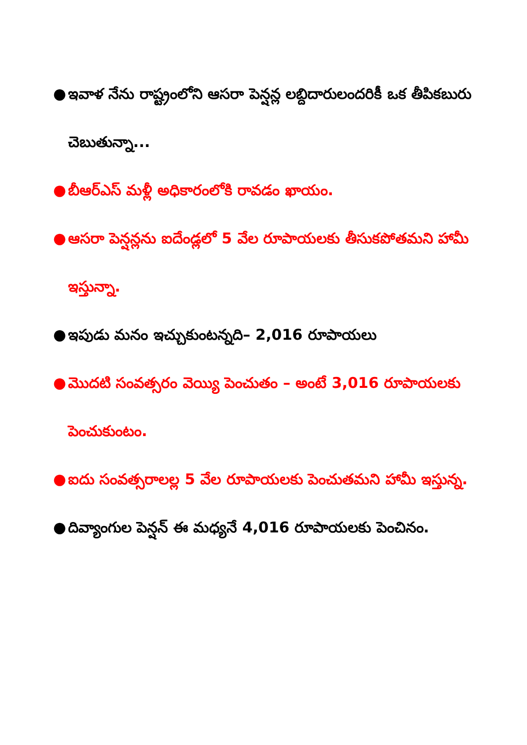● ఇవాళ నేను రాష్ట్రంలోని ఆసరా పెన్షన్ల లబ్దిదారులందరికీ ఒక తీపికబురు చెబుతున్నా...
● బీఆర్ఎస్ మళ్లీ అధికారంలోకి రావడం ఖాయం.
● ఆసరా పెన్షన్లను ఐదేండ్లలో 5 వేల రూపాయలకు తీసుకపోతమని హామీ ఇస్తున్నా.
● ఇపుడు మనం ఇచ్చుకుంటన్నది– 2,016 రూపాయలు
● మొదటి సంవత్సరం వెయ్యి పెంచుతం – అంటే 3,016 రూపాయలకు పెంచుకుంటం.
● ఐదు సంవత్సరాలల్ల 5 వేల రూపాయలకు పెంచుతమని హామీ ఇస్తున్న.
● దివ్యాంగుల పెన్షన్ ఈ మధ్యనే 4,016 రూపాయలకు పెంచినం.